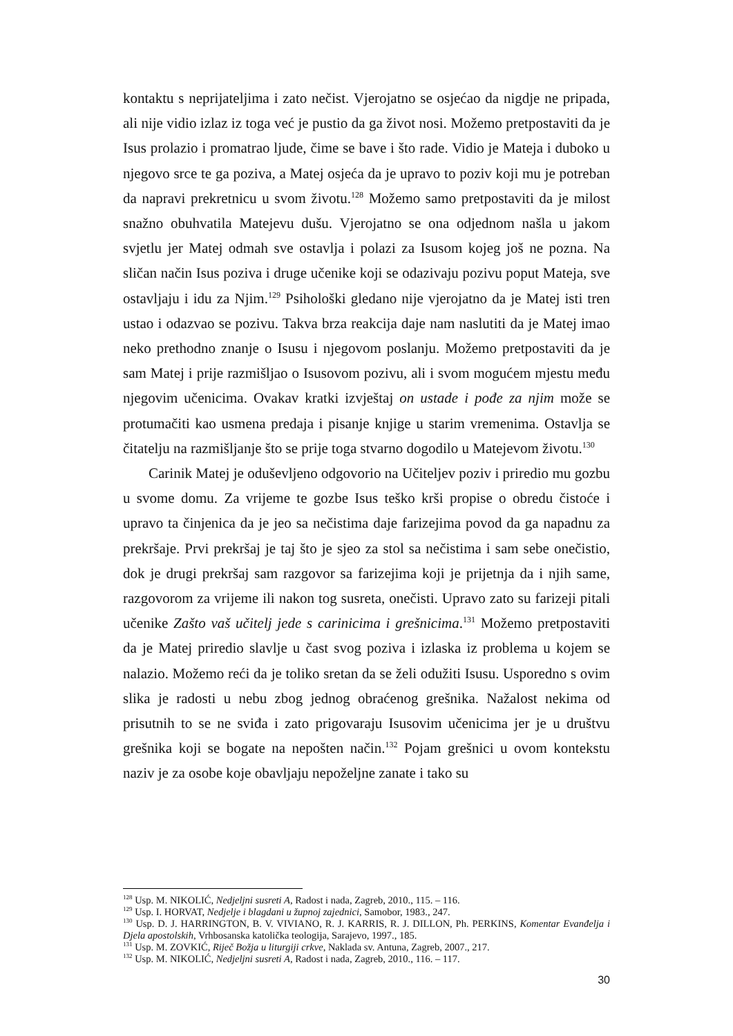kontaktu s neprijateljima i zato nečist. Vjerojatno se osjećao da nigdje ne pripada, ali nije vidio izlaz iz toga već je pustio da ga život nosi. Možemo pretpostaviti da je Isus prolazio i promatrao ljude, čime se bave i što rade. Vidio je Mateja i duboko u njegovo srce te ga poziva, a Matej osjeća da je upravo to poziv koji mu je potreban da napravi prekretnicu u svom životu.<sup>128</sup> Možemo samo pretpostaviti da je milost snažno obuhvatila Matejevu dušu. Vjerojatno se ona odjednom našla u jakom svjetlu jer Matej odmah sve ostavlja i polazi za Isusom kojeg još ne pozna. Na sličan način Isus poziva i druge učenike koji se odazivaju pozivu poput Mateja, sve ostavljaju i idu za Njim.<sup>129</sup> Psihološki gledano nije vjerojatno da je Matej isti tren ustao i odazvao se pozivu. Takva brza reakcija daje nam naslutiti da je Matej imao neko prethodno znanje o Isusu i njegovom poslanju. Možemo pretpostaviti da je sam Matej i prije razmišljao o Isusovom pozivu, ali i svom mogućem mjestu među njegovim učenicima. Ovakav kratki izvještaj on ustade i pođe za njim može se protumačiti kao usmena predaja i pisanje knjige u starim vremenima. Ostavlja se čitatelju na razmišljanje što se prije toga stvarno dogodilo u Matejevom životu.<sup>130</sup>
Carinik Matej je oduševljeno odgovorio na Učiteljev poziv i priredio mu gozbu u svome domu. Za vrijeme te gozbe Isus teško krši propise o obredu čistoće i upravo ta činjenica da je jeo sa nečistima daje farizejima povod da ga napadnu za prekršaje. Prvi prekršaj je taj što je sjeo za stol sa nečistima i sam sebe onečistio, dok je drugi prekršaj sam razgovor sa farizejima koji je prijetnja da i njih same, razgovorom za vrijeme ili nakon tog susreta, onečisti. Upravo zato su farizeji pitali učenike Zašto vaš učitelj jede s carinicima i grešnicima.<sup>131</sup> Možemo pretpostaviti da je Matej priredio slavlje u čast svog poziva i izlaska iz problema u kojem se nalazio. Možemo reći da je toliko sretan da se želi odužiti Isusu. Usporedno s ovim slika je radosti u nebu zbog jednog obraćenog grešnika. Nažalost nekima od prisutnih to se ne sviđa i zato prigovaraju Isusovim učenicima jer je u društvu grešnika koji se bogate na nepošten način.<sup>132</sup> Pojam grešnici u ovom kontekstu naziv je za osobe koje obavljaju nepoželjne zanate i tako su
<sup>128</sup> Usp. M. NIKOLIĆ, Nedjeljni susreti A, Radost i nada, Zagreb, 2010., 115. – 116.
<sup>129</sup> Usp. I. HORVAT, Nedjelje i blagdani u župnoj zajednici, Samobor, 1983., 247.
<sup>130</sup> Usp. D. J. HARRINGTON, B. V. VIVIANO, R. J. KARRIS, R. J. DILLON, Ph. PERKINS, Komentar Evanđelja i Djela apostolskih, Vrhbosanska katolička teologija, Sarajevo, 1997., 185.
<sup>131</sup> Usp. M. ZOVKIĆ, Riječ Božja u liturgiji crkve, Naklada sv. Antuna, Zagreb, 2007., 217.
<sup>132</sup> Usp. M. NIKOLIĆ, Nedjeljni susreti A, Radost i nada, Zagreb, 2010., 116. – 117.
30